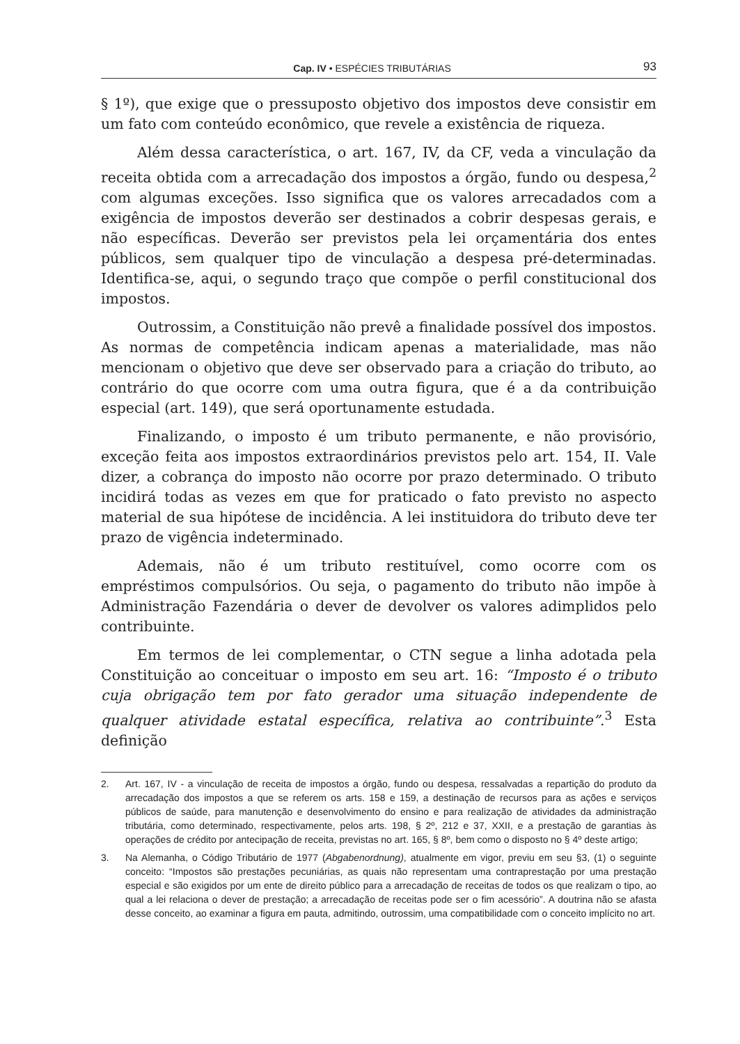Cap. IV • ESPÉCIES TRIBUTÁRIAS
93
§ 1º), que exige que o pressuposto objetivo dos impostos deve consistir em um fato com conteúdo econômico, que revele a existência de riqueza.
Além dessa característica, o art. 167, IV, da CF, veda a vinculação da receita obtida com a arrecadação dos impostos a órgão, fundo ou despesa,<sup>2</sup> com algumas exceções. Isso significa que os valores arrecadados com a exigência de impostos deverão ser destinados a cobrir despesas gerais, e não específicas. Deverão ser previstos pela lei orçamentária dos entes públicos, sem qualquer tipo de vinculação a despesa pré-determinadas. Identifica-se, aqui, o segundo traço que compõe o perfil constitucional dos impostos.
Outrossim, a Constituição não prevê a finalidade possível dos impostos. As normas de competência indicam apenas a materialidade, mas não mencionam o objetivo que deve ser observado para a criação do tributo, ao contrário do que ocorre com uma outra figura, que é a da contribuição especial (art. 149), que será oportunamente estudada.
Finalizando, o imposto é um tributo permanente, e não provisório, exceção feita aos impostos extraordinários previstos pelo art. 154, II. Vale dizer, a cobrança do imposto não ocorre por prazo determinado. O tributo incidirá todas as vezes em que for praticado o fato previsto no aspecto material de sua hipótese de incidência. A lei instituidora do tributo deve ter prazo de vigência indeterminado.
Ademais, não é um tributo restituível, como ocorre com os empréstimos compulsórios. Ou seja, o pagamento do tributo não impõe à Administração Fazendária o dever de devolver os valores adimplidos pelo contribuinte.
Em termos de lei complementar, o CTN segue a linha adotada pela Constituição ao conceituar o imposto em seu art. 16: “Imposto é o tributo cuja obrigação tem por fato gerador uma situação independente de qualquer atividade estatal específica, relativa ao contribuinte”.<sup>3</sup> Esta definição
2. Art. 167, IV - a vinculação de receita de impostos a órgão, fundo ou despesa, ressalvadas a repartição do produto da arrecadação dos impostos a que se referem os arts. 158 e 159, a destinação de recursos para as ações e serviços públicos de saúde, para manutenção e desenvolvimento do ensino e para realização de atividades da administração tributária, como determinado, respectivamente, pelos arts. 198, § 2º, 212 e 37, XXII, e a prestação de garantias às operações de crédito por antecipação de receita, previstas no art. 165, § 8º, bem como o disposto no § 4º deste artigo;
3. Na Alemanha, o Código Tributário de 1977 (Abgabenordnung), atualmente em vigor, previu em seu §3, (1) o seguinte conceito: “Impostos são prestações pecuniárias, as quais não representam uma contraprestação por uma prestação especial e são exigidos por um ente de direito público para a arrecadação de receitas de todos os que realizam o tipo, ao qual a lei relaciona o dever de prestação; a arrecadação de receitas pode ser o fim acessório”. A doutrina não se afasta desse conceito, ao examinar a figura em pauta, admitindo, outrossim, uma compatibilidade com o conceito implícito no art.